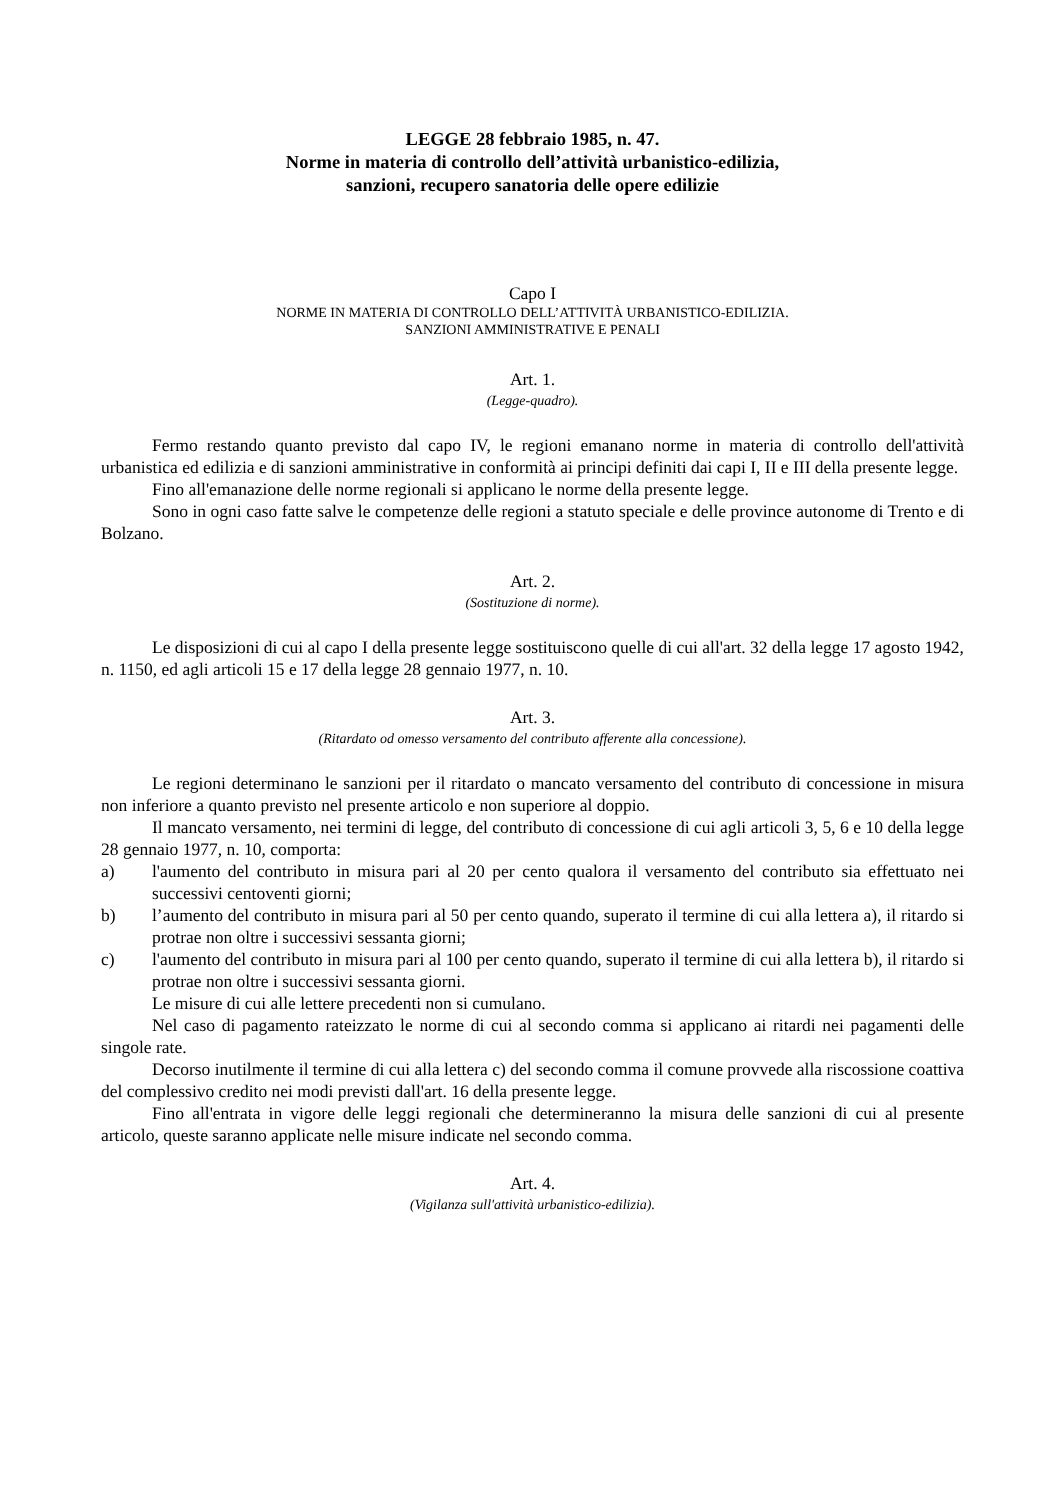LEGGE 28 febbraio 1985, n. 47.
Norme in materia di controllo dell’attività urbanistico-edilizia,
sanzioni, recupero sanatoria delle opere edilizie
Capo I
NORME IN MATERIA DI CONTROLLO DELL’ATTIVITÀ URBANISTICO-EDILIZIA.
SANZIONI AMMINISTRATIVE E PENALI
Art. 1.
(Legge-quadro).
Fermo restando quanto previsto dal capo IV, le regioni emanano norme in materia di controllo dell'attività urbanistica ed edilizia e di sanzioni amministrative in conformità ai principi definiti dai capi I, II e III della presente legge.
Fino all'emanazione delle norme regionali si applicano le norme della presente legge.
Sono in ogni caso fatte salve le competenze delle regioni a statuto speciale e delle province autonome di Trento e di Bolzano.
Art. 2.
(Sostituzione di norme).
Le disposizioni di cui al capo I della presente legge sostituiscono quelle di cui all'art. 32 della legge 17 agosto 1942, n. 1150, ed agli articoli 15 e 17 della legge 28 gennaio 1977, n. 10.
Art. 3.
(Ritardato od omesso versamento del contributo afferente alla concessione).
Le regioni determinano le sanzioni per il ritardato o mancato versamento del contributo di concessione in misura non inferiore a quanto previsto nel presente articolo e non superiore al doppio.
Il mancato versamento, nei termini di legge, del contributo di concessione di cui agli articoli 3, 5, 6 e 10 della legge 28 gennaio 1977, n. 10, comporta:
a) l'aumento del contributo in misura pari al 20 per cento qualora il versamento del contributo sia effettuato nei successivi centoventi giorni;
b) l’aumento del contributo in misura pari al 50 per cento quando, superato il termine di cui alla lettera a), il ritardo si protrae non oltre i successivi sessanta giorni;
c) l'aumento del contributo in misura pari al 100 per cento quando, superato il termine di cui alla lettera b), il ritardo si protrae non oltre i successivi sessanta giorni.
Le misure di cui alle lettere precedenti non si cumulano.
Nel caso di pagamento rateizzato le norme di cui al secondo comma si applicano ai ritardi nei pagamenti delle singole rate.
Decorso inutilmente il termine di cui alla lettera c) del secondo comma il comune provvede alla riscossione coattiva del complessivo credito nei modi previsti dall'art. 16 della presente legge.
Fino all'entrata in vigore delle leggi regionali che determineranno la misura delle sanzioni di cui al presente articolo, queste saranno applicate nelle misure indicate nel secondo comma.
Art. 4.
(Vigilanza sull'attività urbanistico-edilizia).